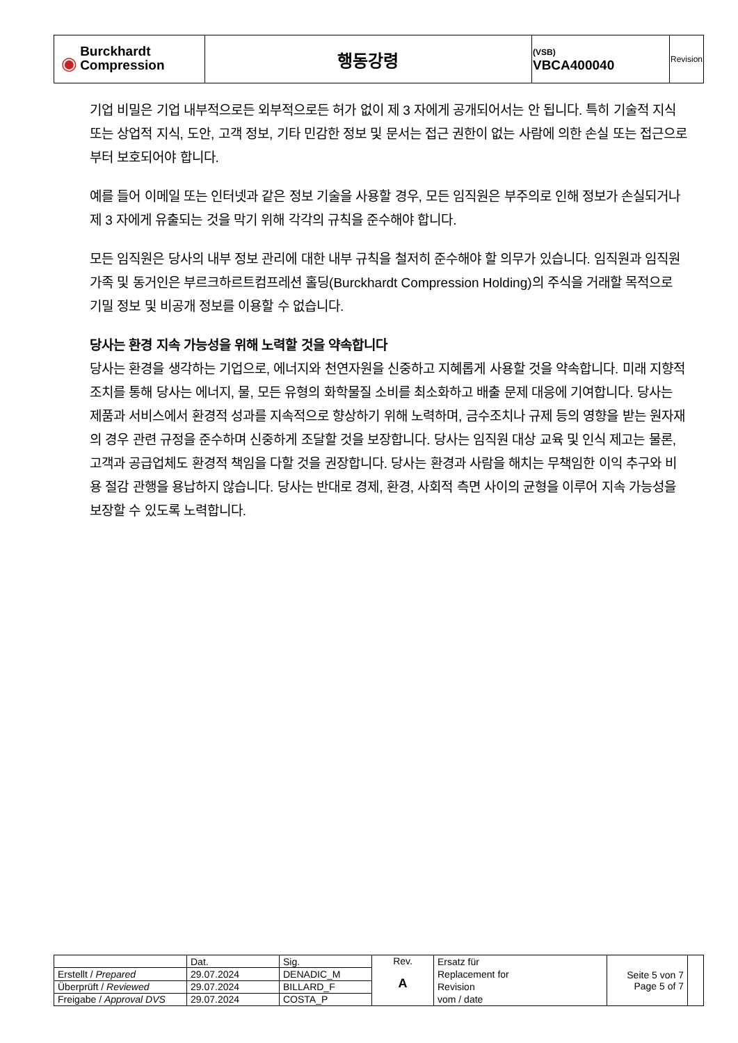| ◉ Burckhardt Compression | 행동강령 | (VSB) VBCA400040 | Revision |
기업 비밀은 기업 내부적으로든 외부적으로든 허가 없이 제 3 자에게 공개되어서는 안 됩니다. 특히 기술적 지식 또는 상업적 지식, 도안, 고객 정보, 기타 민감한 정보 및 문서는 접근 권한이 없는 사람에 의한 손실 또는 접근으로부터 보호되어야 합니다.
예를 들어 이메일 또는 인터넷과 같은 정보 기술을 사용할 경우, 모든 임직원은 부주의로 인해 정보가 손실되거나 제 3 자에게 유출되는 것을 막기 위해 각각의 규칙을 준수해야 합니다.
모든 임직원은 당사의 내부 정보 관리에 대한 내부 규칙을 철저히 준수해야 할 의무가 있습니다. 임직원과 임직원 가족 및 동거인은 부르크하르트컴프레션 홀딩(Burckhardt Compression Holding)의 주식을 거래할 목적으로 기밀 정보 및 비공개 정보를 이용할 수 없습니다.
당사는 환경 지속 가능성을 위해 노력할 것을 약속합니다
당사는 환경을 생각하는 기업으로, 에너지와 천연자원을 신중하고 지혜롭게 사용할 것을 약속합니다. 미래 지향적 조치를 통해 당사는 에너지, 물, 모든 유형의 화학물질 소비를 최소화하고 배출 문제 대응에 기여합니다. 당사는 제품과 서비스에서 환경적 성과를 지속적으로 향상하기 위해 노력하며, 금수조치나 규제 등의 영향을 받는 원자재의 경우 관련 규정을 준수하며 신중하게 조달할 것을 보장합니다. 당사는 임직원 대상 교육 및 인식 제고는 물론, 고객과 공급업체도 환경적 책임을 다할 것을 권장합니다. 당사는 환경과 사람을 해치는 무책임한 이익 추구와 비용 절감 관행을 용납하지 않습니다. 당사는 반대로 경제, 환경, 사회적 측면 사이의 균형을 이루어 지속 가능성을 보장할 수 있도록 노력합니다.
| | Dat. | Sig. | Rev. A | Ersatz für Replacement for Revision vom / date | Seite 5 von 7 Page 5 of 7 | |
| Erstellt / Prepared | 29.07.2024 | DENADIC_M | | | | |
| Überprüft / Reviewed | 29.07.2024 | BILLARD_F | | | | |
| Freigabe / Approval DVS | 29.07.2024 | COSTA_P | | | | |